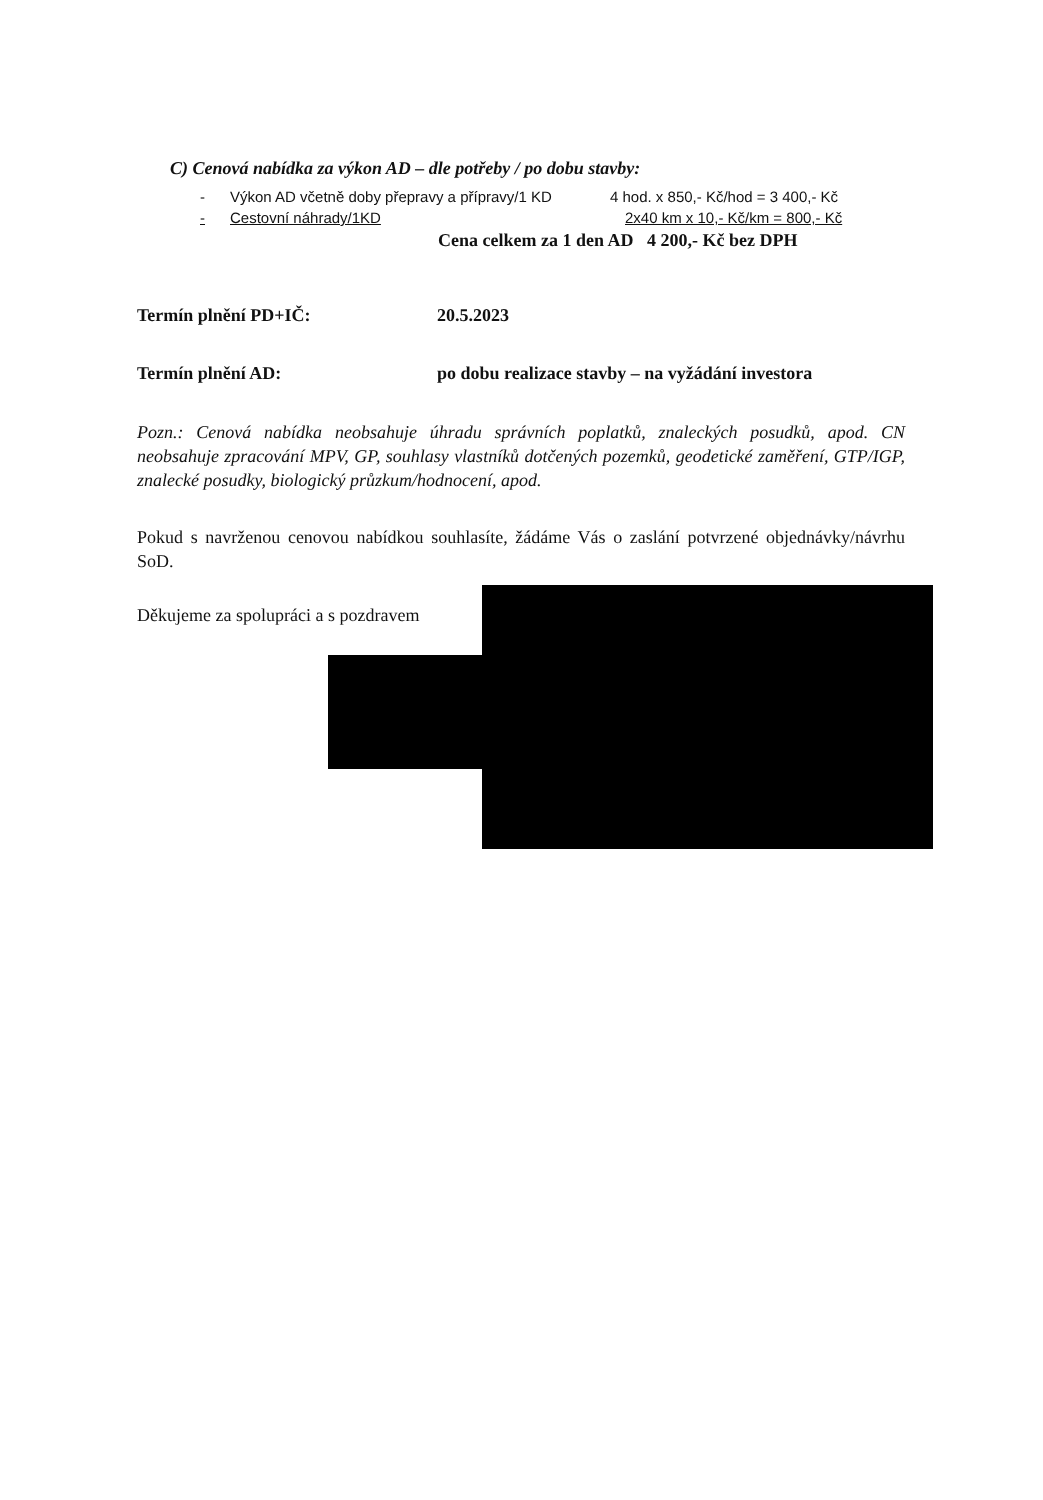C) Cenová nabídka za výkon AD – dle potřeby / po dobu stavby:
- Výkon AD včetně doby přepravy a přípravy/1 KD 4 hod. x 850,- Kč/hod = 3 400,- Kč
- Cestovní náhrady/1KD 2x40 km x 10,- Kč/km = 800,- Kč
Cena celkem za 1 den AD 4 200,- Kč bez DPH
Termín plnění PD+IČ: 20.5.2023
Termín plnění AD: po dobu realizace stavby – na vyžádání investora
Pozn.: Cenová nabídka neobsahuje úhradu správních poplatků, znaleckých posudků, apod. CN neobsahuje zpracování MPV, GP, souhlasy vlastníků dotčených pozemků, geodetické zaměření, GTP/IGP, znalecké posudky, biologický průzkum/hodnocení, apod.
Pokud s navrženou cenovou nabídkou souhlasíte, žádáme Vás o zaslání potvrzené objednávky/návrhu SoD.
Děkujeme za spolupráci a s pozdravem